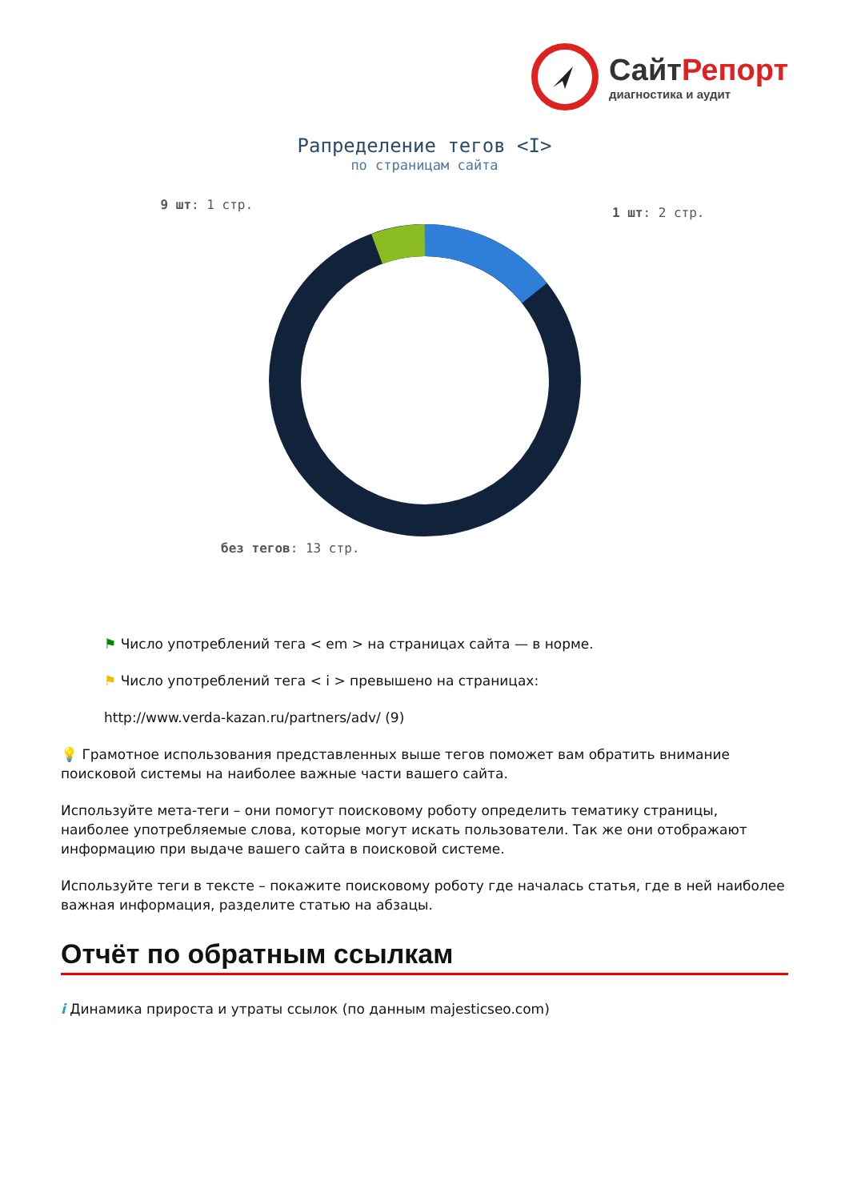СайтРепорт
диагностика и аудит
Рапределение тегов <I>
по страницам сайта
9 шт: 1 стр. 1 шт: 2 стр.
без тегов: 13 стр.
⚑ Число употреблений тега < em > на страницах сайта — в норме.
⚑ Число употреблений тега < i > превышено на страницах:
http://www.verda-kazan.ru/partners/adv/ (9)
💡 Грамотное использования представленных выше тегов поможет вам обратить внимание поисковой системы на наиболее важные части вашего сайта.
Используйте мета-теги – они помогут поисковому роботу определить тематику страницы, наиболее употребляемые слова, которые могут искать пользователи. Так же они отображают информацию при выдаче вашего сайта в поисковой системе.
Используйте теги в тексте – покажите поисковому роботу где началась статья, где в ней наиболее важная информация, разделите статью на абзацы.
Отчёт по обратным ссылкам
i Динамика прироста и утраты ссылок (по данным majesticseo.com)